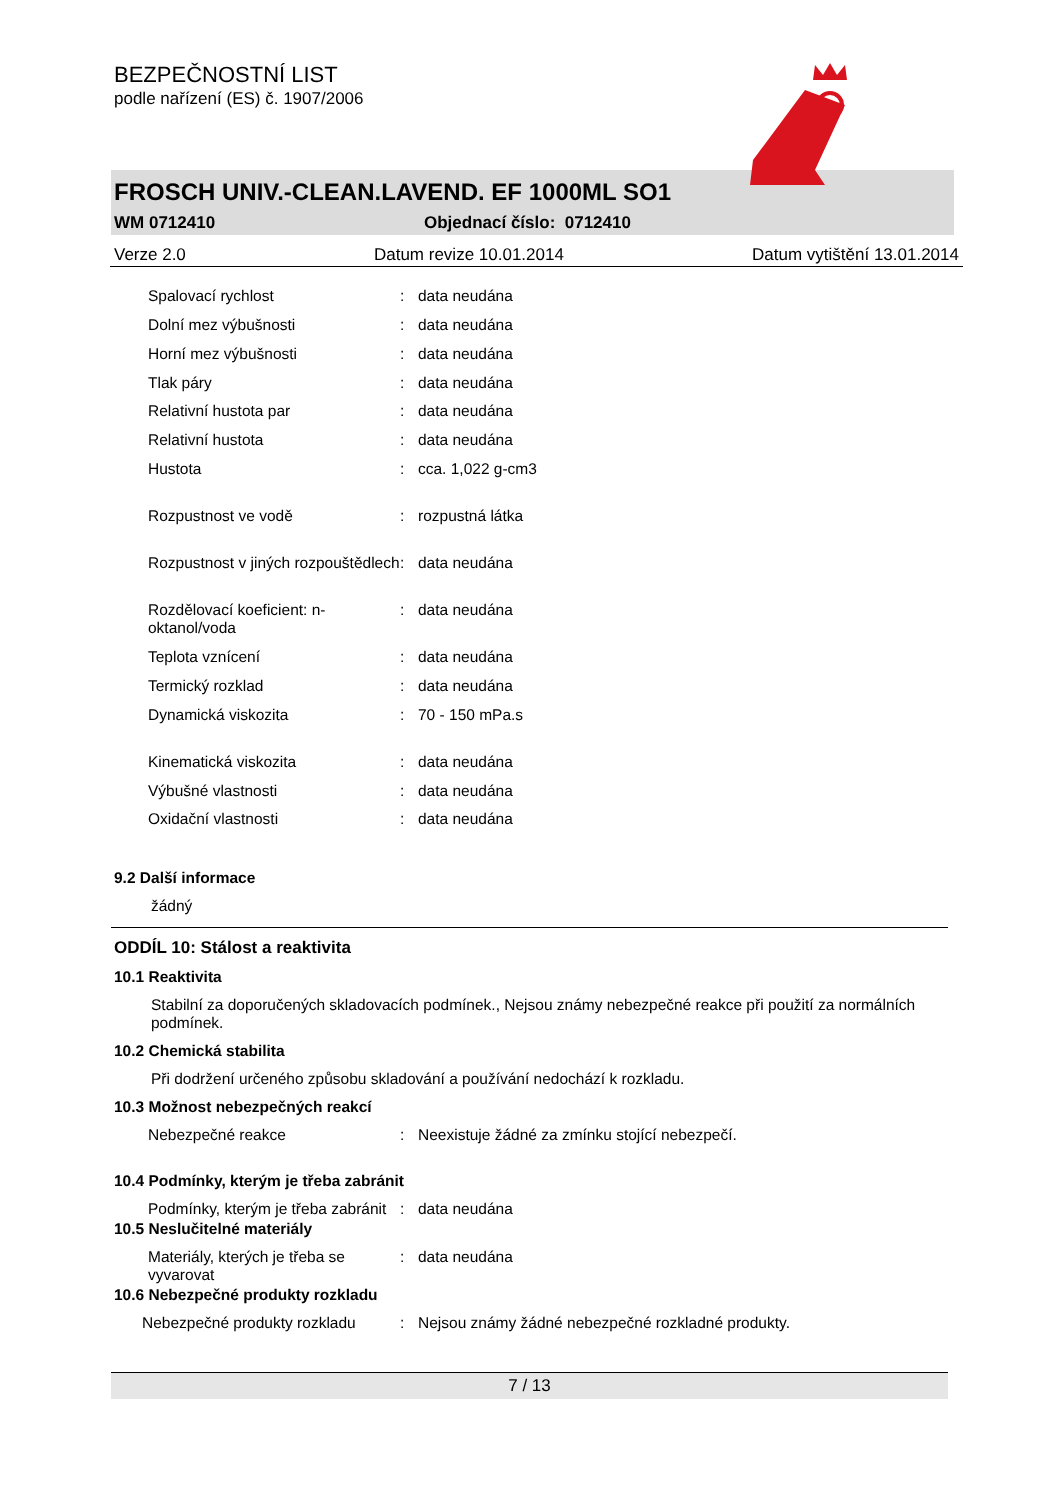BEZPEČNOSTNÍ LIST
podle nařízení (ES) č. 1907/2006
FROSCH UNIV.-CLEAN.LAVEND. EF 1000ML SO1
WM 0712410 Objednací číslo: 0712410
Verze 2.0 Datum revize 10.01.2014 Datum vytištění 13.01.2014
| Spalovací rychlost | : | data neudána |
| Dolní mez výbušnosti | : | data neudána |
| Horní mez výbušnosti | : | data neudána |
| Tlak páry | : | data neudána |
| Relativní hustota par | : | data neudána |
| Relativní hustota | : | data neudána |
| Hustota | : | cca. 1,022 g-cm3 |
| Rozpustnost ve vodě | : | rozpustná látka |
| Rozpustnost v jiných rozpouštědlech | : | data neudána |
| Rozdělovací koeficient: n-oktanol/voda | : | data neudána |
| Teplota vznícení | : | data neudána |
| Termický rozklad | : | data neudána |
| Dynamická viskozita | : | 70 - 150 mPa.s |
| Kinematická viskozita | : | data neudána |
| Výbušné vlastnosti | : | data neudána |
| Oxidační vlastnosti | : | data neudána |
9.2 Další informace
žádný
ODDÍL 10: Stálost a reaktivita
10.1 Reaktivita
Stabilní za doporučených skladovacích podmínek., Nejsou známy nebezpečné reakce při použití za normálních podmínek.
10.2 Chemická stabilita
Při dodržení určeného způsobu skladování a používání nedochází k rozkladu.
10.3 Možnost nebezpečných reakcí
| Nebezpečné reakce | : | Neexistuje žádné za zmínku stojící nebezpečí. |
10.4 Podmínky, kterým je třeba zabránit
| Podmínky, kterým je třeba zabránit | : | data neudána |
10.5 Neslučitelné materiály
| Materiály, kterých je třeba se vyvarovat | : | data neudána |
10.6 Nebezpečné produkty rozkladu
| Nebezpečné produkty rozkladu | : | Nejsou známy žádné nebezpečné rozkladné produkty. |
7 / 13